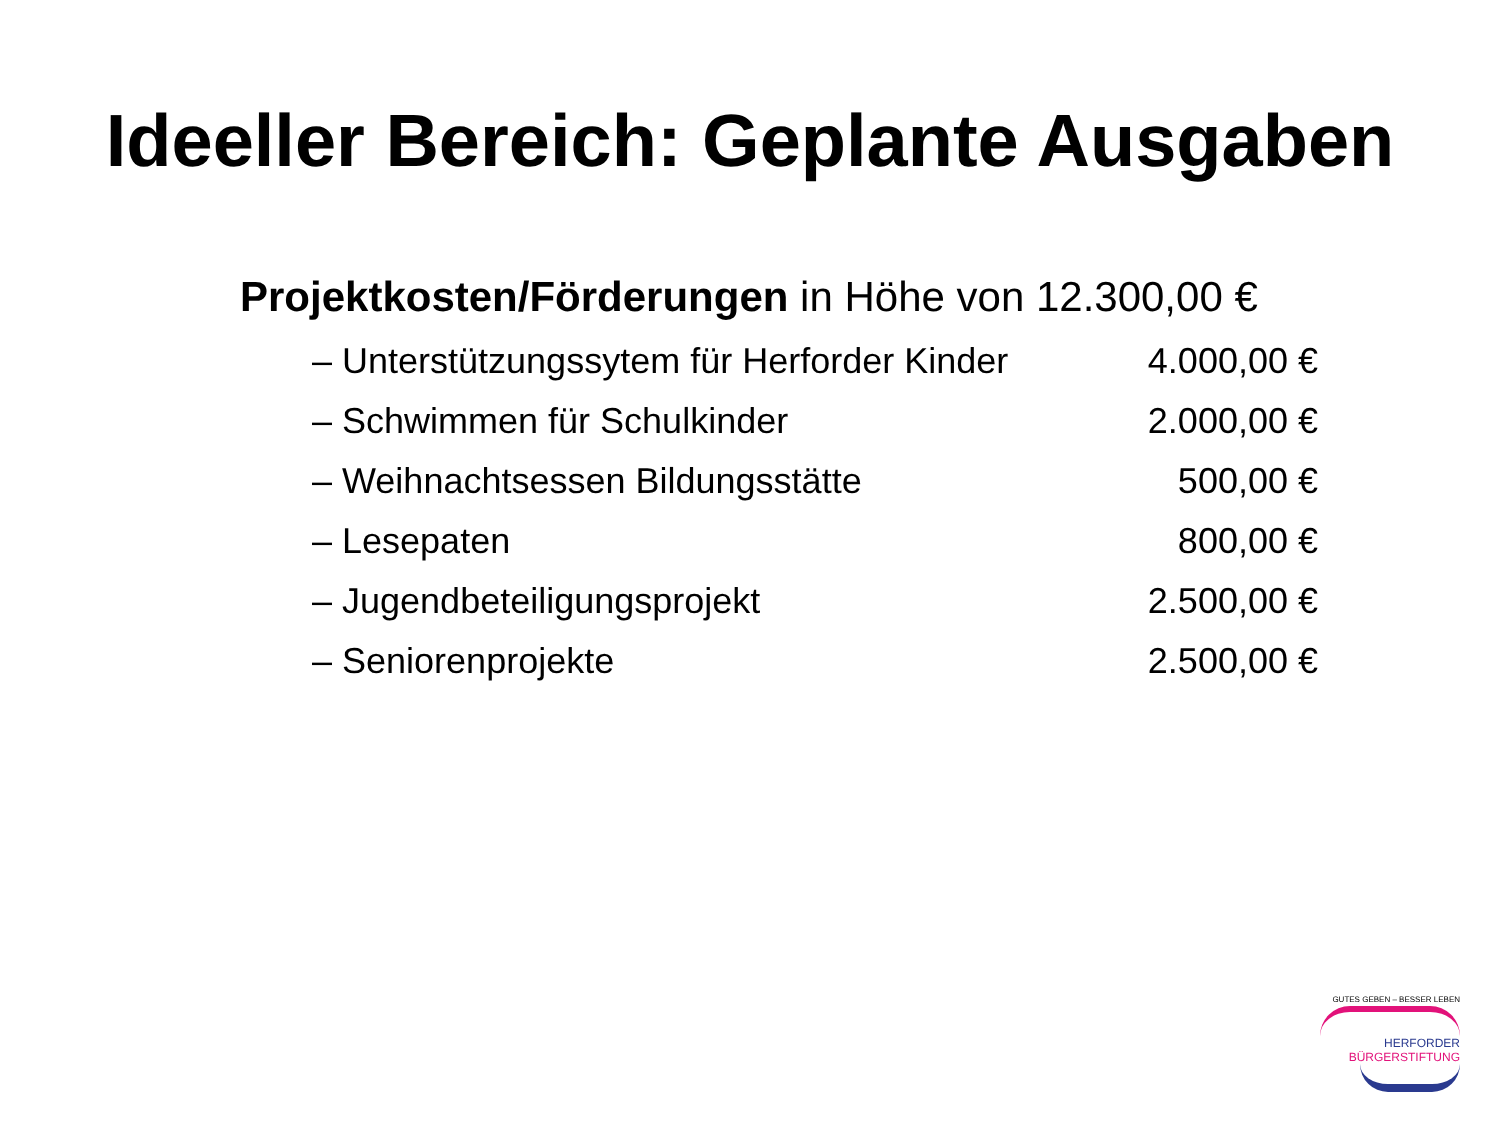Ideeller Bereich: Geplante Ausgaben
Projektkosten/Förderungen in Höhe von 12.300,00 €
| – Unterstützungssytem für Herforder Kinder | 4.000,00 € |
| – Schwimmen für Schulkinder | 2.000,00 € |
| – Weihnachtsessen Bildungsstätte | 500,00 € |
| – Lesepaten | 800,00 € |
| – Jugendbeteiligungsprojekt | 2.500,00 € |
| – Seniorenprojekte | 2.500,00 € |
GUTES GEBEN – BESSER LEBEN
HERFORDER
BÜRGERSTIFTUNG